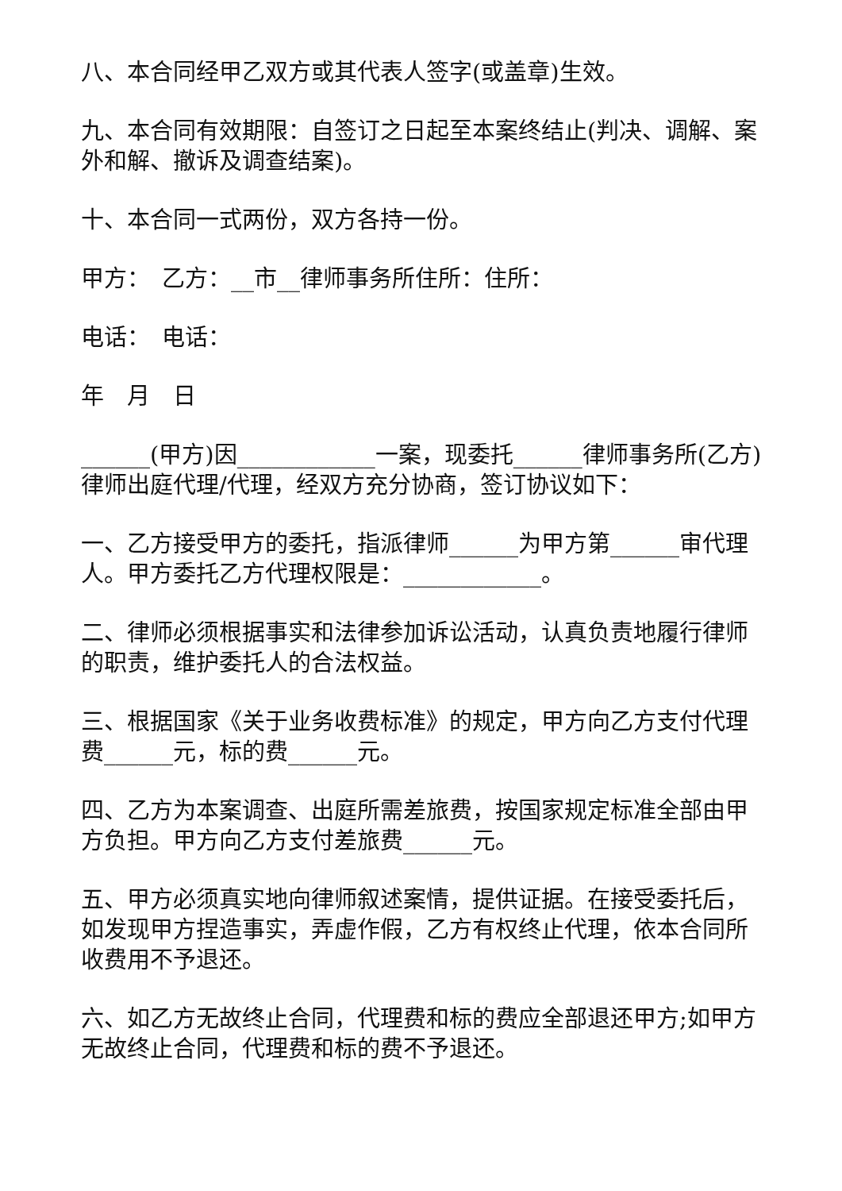八、本合同经甲乙双方或其代表人签字(或盖章)生效。
九、本合同有效期限：自签订之日起至本案终结止(判决、调解、案外和解、撤诉及调查结案)。
十、本合同一式两份，双方各持一份。
甲方：　乙方：__市__律师事务所住所：住所：
电话：　电话：
年　月　日
______(甲方)因____________一案，现委托______律师事务所(乙方)律师出庭代理/代理，经双方充分协商，签订协议如下：
一、乙方接受甲方的委托，指派律师______为甲方第______审代理人。甲方委托乙方代理权限是：____________。
二、律师必须根据事实和法律参加诉讼活动，认真负责地履行律师的职责，维护委托人的合法权益。
三、根据国家《关于业务收费标准》的规定，甲方向乙方支付代理费______元，标的费______元。
四、乙方为本案调查、出庭所需差旅费，按国家规定标准全部由甲方负担。甲方向乙方支付差旅费______元。
五、甲方必须真实地向律师叙述案情，提供证据。在接受委托后，如发现甲方捏造事实，弄虚作假，乙方有权终止代理，依本合同所收费用不予退还。
六、如乙方无故终止合同，代理费和标的费应全部退还甲方;如甲方无故终止合同，代理费和标的费不予退还。